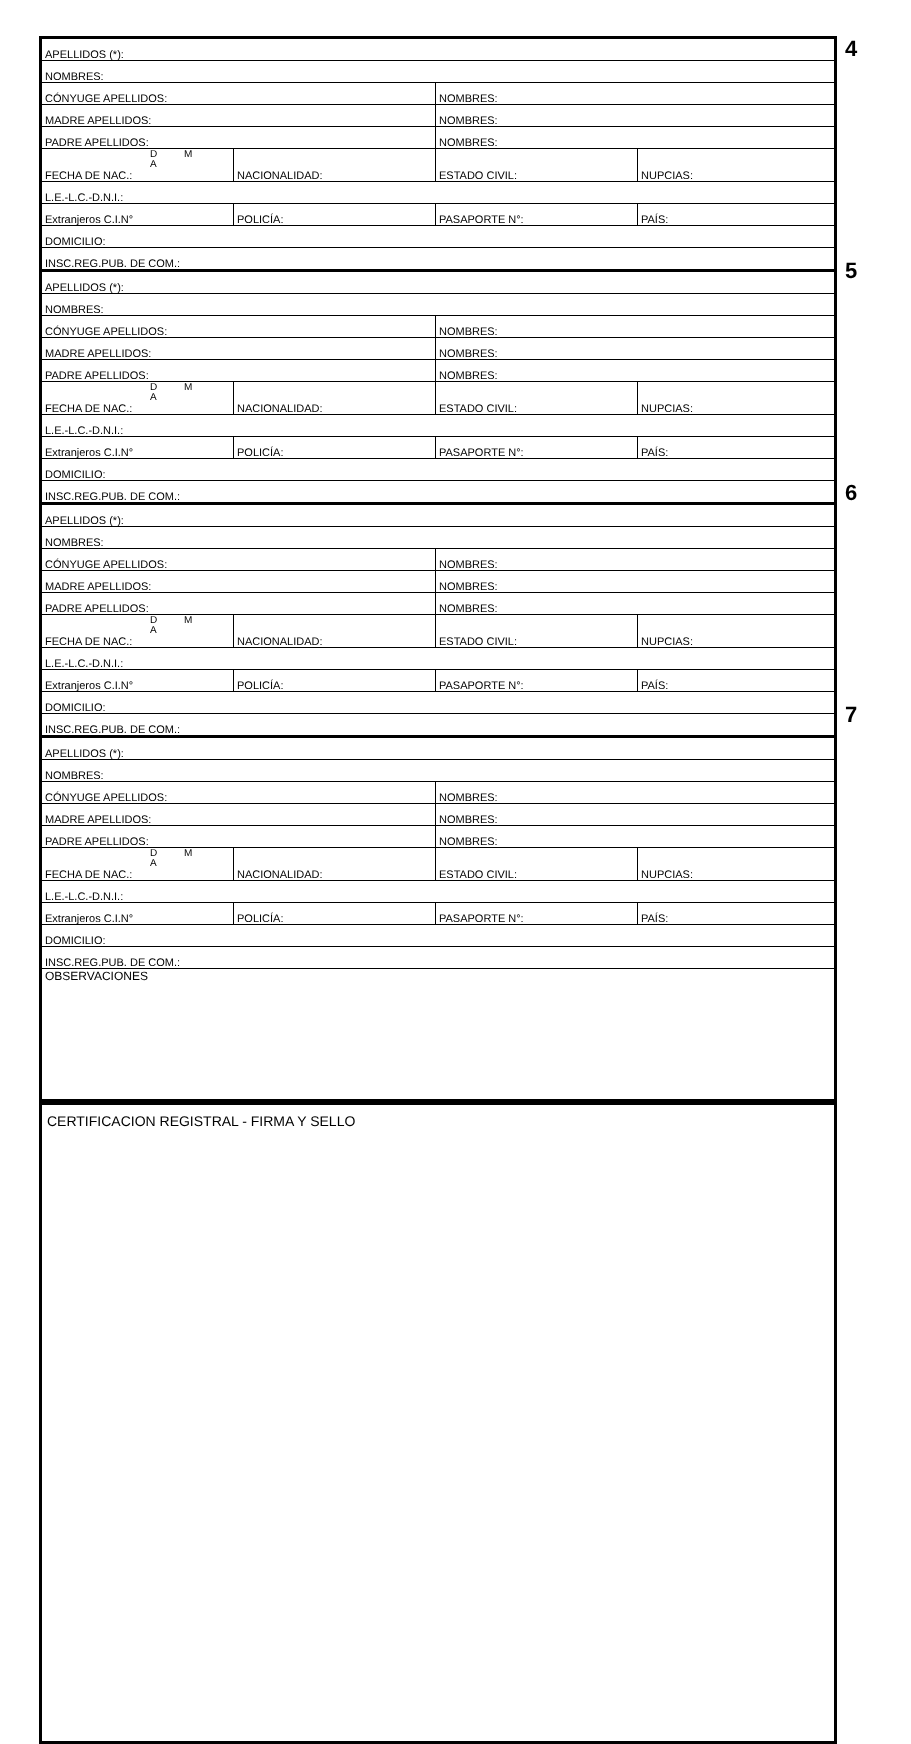| APELLIDOS (*): 4 | | | |
| NOMBRES: | | | |
| CÓNYUGE APELLIDOS: | | NOMBRES: | |
| MADRE APELLIDOS: | | NOMBRES: | |
| PADRE APELLIDOS: | | NOMBRES: | |
| D M A FECHA DE NAC.: | NACIONALIDAD: | ESTADO CIVIL: | NUPCIAS: |
| L.E.-L.C.-D.N.I.: | | | |
| Extranjeros C.I.N° | POLICÍA: | PASAPORTE N°: | PAÍS: |
| DOMICILIO: | | | |
| INSC.REG.PUB. DE COM.: | | | |
| APELLIDOS (*): 5 | | | |
| NOMBRES: | | | |
| CÓNYUGE APELLIDOS: | | NOMBRES: | |
| MADRE APELLIDOS: | | NOMBRES: | |
| PADRE APELLIDOS: | | NOMBRES: | |
| D M A FECHA DE NAC.: | NACIONALIDAD: | ESTADO CIVIL: | NUPCIAS: |
| L.E.-L.C.-D.N.I.: | | | |
| Extranjeros C.I.N° | POLICÍA: | PASAPORTE N°: | PAÍS: |
| DOMICILIO: | | | |
| INSC.REG.PUB. DE COM.: | | | |
| APELLIDOS (*): 6 | | | |
| NOMBRES: | | | |
| CÓNYUGE APELLIDOS: | | NOMBRES: | |
| MADRE APELLIDOS: | | NOMBRES: | |
| PADRE APELLIDOS: | | NOMBRES: | |
| D M A FECHA DE NAC.: | NACIONALIDAD: | ESTADO CIVIL: | NUPCIAS: |
| L.E.-L.C.-D.N.I.: | | | |
| Extranjeros C.I.N° | POLICÍA: | PASAPORTE N°: | PAÍS: |
| DOMICILIO: | | | |
| INSC.REG.PUB. DE COM.: | | | |
| APELLIDOS (*): 7 | | | |
| NOMBRES: | | | |
| CÓNYUGE APELLIDOS: | | NOMBRES: | |
| MADRE APELLIDOS: | | NOMBRES: | |
| PADRE APELLIDOS: | | NOMBRES: | |
| D M A FECHA DE NAC.: | NACIONALIDAD: | ESTADO CIVIL: | NUPCIAS: |
| L.E.-L.C.-D.N.I.: | | | |
| Extranjeros C.I.N° | POLICÍA: | PASAPORTE N°: | PAÍS: |
| DOMICILIO: | | | |
| INSC.REG.PUB. DE COM.: | | | |
OBSERVACIONES
CERTIFICACION REGISTRAL - FIRMA Y SELLO